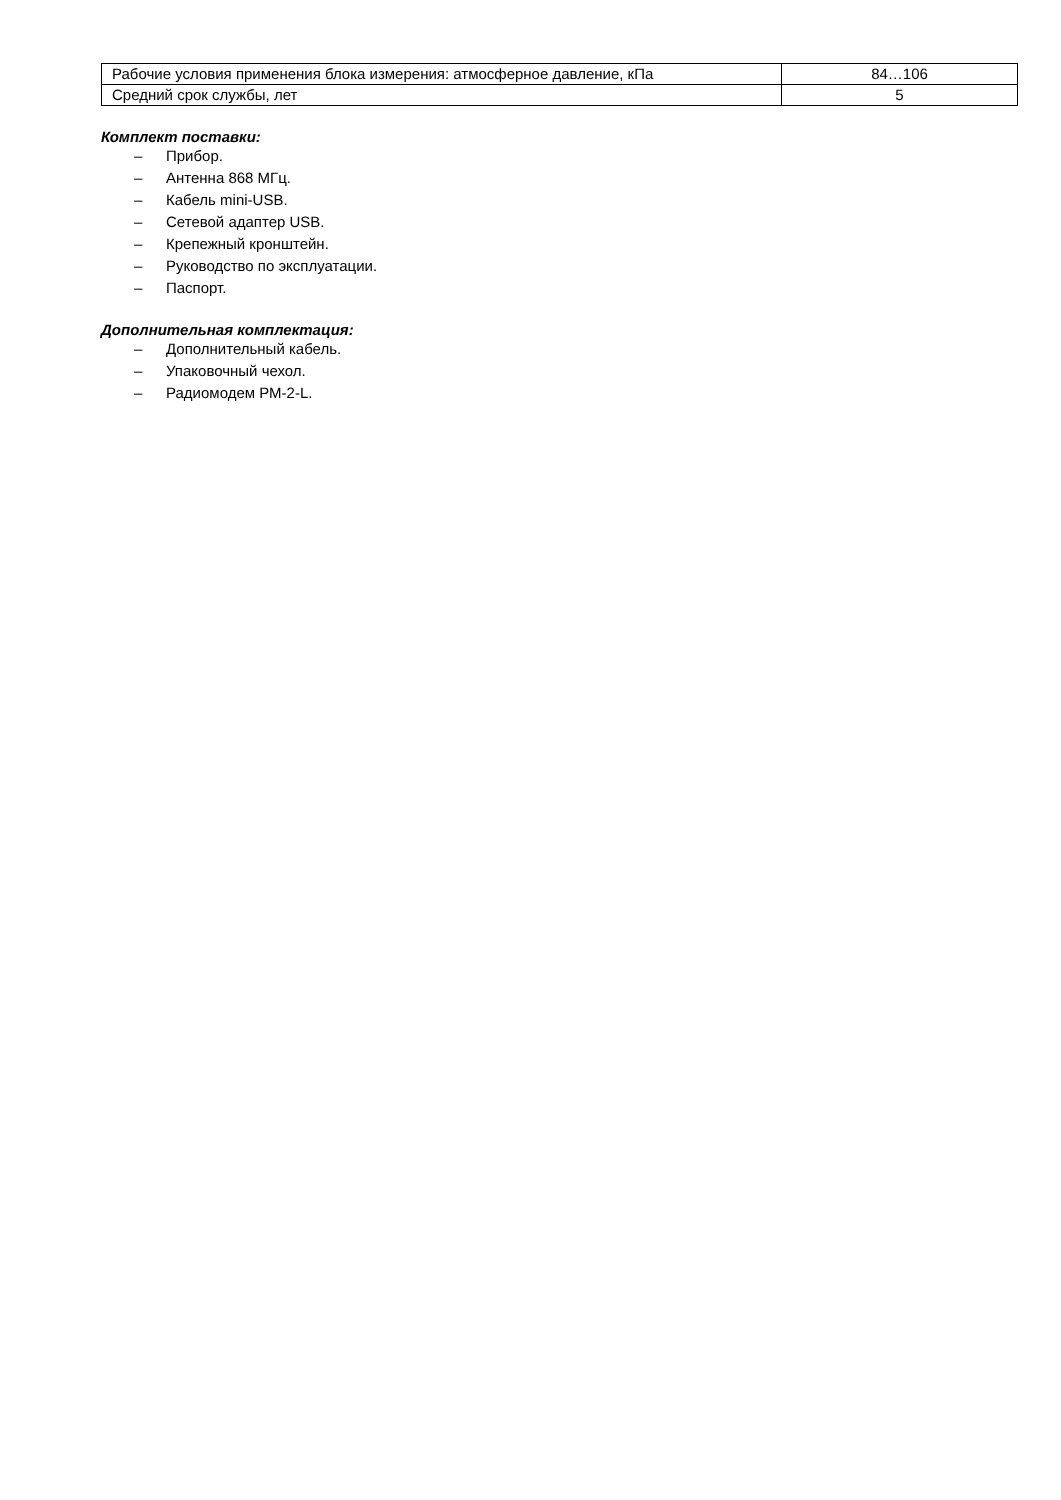| Рабочие условия применения блока измерения: атмосферное давление, кПа | 84…106 |
| Средний срок службы, лет | 5 |
Комплект поставки:
– Прибор.
– Антенна 868 МГц.
– Кабель mini-USB.
– Сетевой адаптер USB.
– Крепежный кронштейн.
– Руководство по эксплуатации.
– Паспорт.
Дополнительная комплектация:
– Дополнительный кабель.
– Упаковочный чехол.
– Радиомодем РМ-2-L.